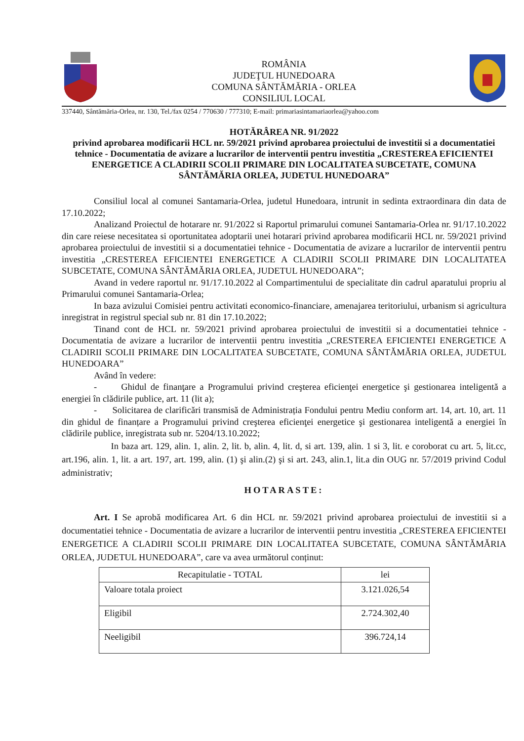ROMÂNIA
JUDEŢUL HUNEDOARA
COMUNA SÂNTĂMĂRIA - ORLEA
CONSILIUL LOCAL
337440, Sântămăria-Orlea, nr. 130, Tel./fax 0254 / 770630 / 777310; E-mail: primariasintamariaorlea@yahoo.com
HOTĂRÂREA NR. 91/2022
privind aprobarea modificarii HCL nr. 59/2021 privind aprobarea proiectului de investitii si a documentatiei tehnice - Documentatia de avizare a lucrarilor de interventii pentru investitia „CRESTEREA EFICIENTEI ENERGETICE A CLADIRII SCOLII PRIMARE DIN LOCALITATEA SUBCETATE, COMUNA SÂNTĂMĂRIA ORLEA, JUDETUL HUNEDOARA”
Consiliul local al comunei Santamaria-Orlea, judetul Hunedoara, intrunit in sedinta extraordinara din data de 17.10.2022;
Analizand Proiectul de hotarare nr. 91/2022 si Raportul primarului comunei Santamaria-Orlea nr. 91/17.10.2022 din care reiese necesitatea si oportunitatea adoptarii unei hotarari privind aprobarea modificarii HCL nr. 59/2021 privind aprobarea proiectului de investitii si a documentatiei tehnice - Documentatia de avizare a lucrarilor de interventii pentru investitia „CRESTEREA EFICIENTEI ENERGETICE A CLADIRII SCOLII PRIMARE DIN LOCALITATEA SUBCETATE, COMUNA SÂNTĂMĂRIA ORLEA, JUDETUL HUNEDOARA”;
Avand in vedere raportul nr. 91/17.10.2022 al Compartimentului de specialitate din cadrul aparatului propriu al Primarului comunei Santamaria-Orlea;
In baza avizului Comisiei pentru activitati economico-financiare, amenajarea teritoriului, urbanism si agricultura inregistrat in registrul special sub nr. 81 din 17.10.2022;
Tinand cont de HCL nr. 59/2021 privind aprobarea proiectului de investitii si a documentatiei tehnice - Documentatia de avizare a lucrarilor de interventii pentru investitia „CRESTEREA EFICIENTEI ENERGETICE A CLADIRII SCOLII PRIMARE DIN LOCALITATEA SUBCETATE, COMUNA SÂNTĂMĂRIA ORLEA, JUDETUL HUNEDOARA”
Având în vedere:
- Ghidul de finanţare a Programului privind creşterea eficienţei energetice şi gestionarea inteligentă a energiei în clădirile publice, art. 11 (lit a);
- Solicitarea de clarificări transmisă de Administrația Fondului pentru Mediu conform art. 14, art. 10, art. 11 din ghidul de finanțare a Programului privind creşterea eficienţei energetice şi gestionarea inteligentă a energiei în clădirile publice, inregistrata sub nr. 5204/13.10.2022;
In baza art. 129, alin. 1, alin. 2, lit. b, alin. 4, lit. d, si art. 139, alin. 1 si 3, lit. e coroborat cu art. 5, lit.cc, art.196, alin. 1, lit. a art. 197, art. 199, alin. (1) şi alin.(2) şi si art. 243, alin.1, lit.a din OUG nr. 57/2019 privind Codul administrativ;
HOTARASTE:
Art. I Se aprobă modificarea Art. 6 din HCL nr. 59/2021 privind aprobarea proiectului de investitii si a documentatiei tehnice - Documentatia de avizare a lucrarilor de interventii pentru investitia „CRESTEREA EFICIENTEI ENERGETICE A CLADIRII SCOLII PRIMARE DIN LOCALITATEA SUBCETATE, COMUNA SÂNTĂMĂRIA ORLEA, JUDETUL HUNEDOARA”, care va avea următorul conținut:
| Recapitulatie - TOTAL | lei |
| --- | --- |
| Valoare totala proiect | 3.121.026,54 |
| Eligibil | 2.724.302,40 |
| Neeligibil | 396.724,14 |